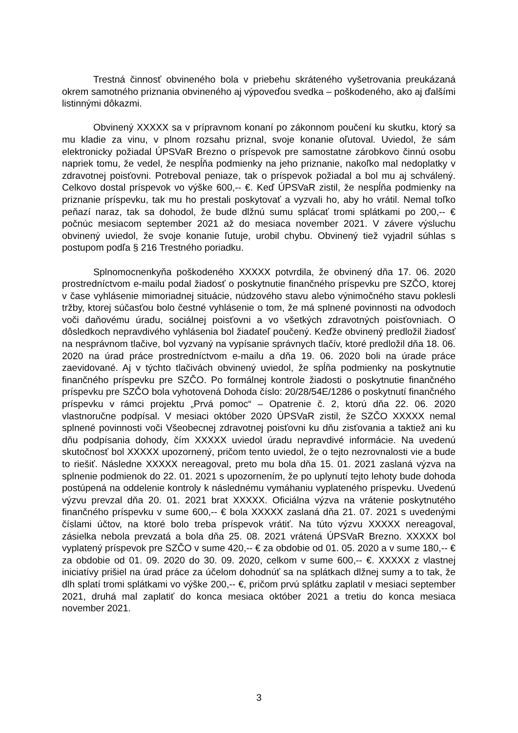Trestná činnosť obvineného bola v priebehu skráteného vyšetrovania preukázaná okrem samotného priznania obvineného aj výpoveďou svedka – poškodeného, ako aj ďalšími listinnými dôkazmi.
Obvinený XXXXX sa v prípravnom konaní po zákonnom poučení ku skutku, ktorý sa mu kladie za vinu, v plnom rozsahu priznal, svoje konanie oľutoval. Uviedol, že sám elektronicky požiadal ÚPSVaR Brezno o príspevok pre samostatne zárobkovo činnú osobu napriek tomu, že vedel, že nespĺňa podmienky na jeho priznanie, nakoľko mal nedoplatky v zdravotnej poisťovni. Potreboval peniaze, tak o príspevok požiadal a bol mu aj schválený. Celkovo dostal príspevok vo výške 600,-- €. Keď ÚPSVaR zistil, že nespĺňa podmienky na priznanie príspevku, tak mu ho prestali poskytovať a vyzvali ho, aby ho vrátil. Nemal toľko peňazí naraz, tak sa dohodol, že bude dlžnú sumu splácať tromi splátkami po 200,-- € počnúc mesiacom september 2021 až do mesiaca november 2021. V závere výsluchu obvinený uviedol, že svoje konanie ľutuje, urobil chybu. Obvinený tiež vyjadril súhlas s postupom podľa § 216 Trestného poriadku.
Splnomocnenkyňa poškodeného XXXXX potvrdila, že obvinený dňa 17. 06. 2020 prostredníctvom e-mailu podal žiadosť o poskytnutie finančného príspevku pre SZČO, ktorej v čase vyhlásenie mimoriadnej situácie, núdzového stavu alebo výnimočného stavu poklesli tržby, ktorej súčasťou bolo čestné vyhlásenie o tom, že má splnené povinnosti na odvodoch voči daňovému úradu, sociálnej poisťovni a vo všetkých zdravotných poisťovniach. O dôsledkoch nepravdivého vyhlásenia bol žiadateľ poučený. Keďže obvinený predložil žiadosť na nesprávnom tlačive, bol vyzvaný na vypísanie správnych tlačív, ktoré predložil dňa 18. 06. 2020 na úrad práce prostredníctvom e-mailu a dňa 19. 06. 2020 boli na úrade práce zaevidované. Aj v týchto tlačivách obvinený uviedol, že spĺňa podmienky na poskytnutie finančného príspevku pre SZČO. Po formálnej kontrole žiadosti o poskytnutie finančného príspevku pre SZČO bola vyhotovená Dohoda číslo: 20/28/54E/1286 o poskytnutí finančného príspevku v rámci projektu „Prvá pomoc“ – Opatrenie č. 2, ktorú dňa 22. 06. 2020 vlastnoručne podpísal. V mesiaci október 2020 ÚPSVaR zistil, že SZČO XXXXX nemal splnené povinnosti voči Všeobecnej zdravotnej poisťovni ku dňu zisťovania a taktiež ani ku dňu podpísania dohody, čím XXXXX uviedol úradu nepravdivé informácie. Na uvedenú skutočnosť bol XXXXX upozornený, pričom tento uviedol, že o tejto nezrovnalosti vie a bude to riešiť. Následne XXXXX nereagoval, preto mu bola dňa 15. 01. 2021 zaslaná výzva na splnenie podmienok do 22. 01. 2021 s upozornením, že po uplynutí tejto lehoty bude dohoda postúpená na oddelenie kontroly k následnému vymáhaniu vyplateného príspevku. Uvedenú výzvu prevzal dňa 20. 01. 2021 brat XXXXX. Oficiálna výzva na vrátenie poskytnutého finančného príspevku v sume 600,-- € bola XXXXX zaslaná dňa 21. 07. 2021 s uvedenými číslami účtov, na ktoré bolo treba príspevok vrátiť. Na túto výzvu XXXXX nereagoval, zásielka nebola prevzatá a bola dňa 25. 08. 2021 vrátená ÚPSVaR Brezno. XXXXX bol vyplatený príspevok pre SZČO v sume 420,-- € za obdobie od 01. 05. 2020 a v sume 180,-- € za obdobie od 01. 09. 2020 do 30. 09. 2020, celkom v sume 600,-- €. XXXXX z vlastnej iniciatívy prišiel na úrad práce za účelom dohodnúť sa na splátkach dlžnej sumy a to tak, že dlh splatí tromi splátkami vo výške 200,-- €, pričom prvú splátku zaplatil v mesiaci september 2021, druhá mal zaplatiť do konca mesiaca október 2021 a tretiu do konca mesiaca november 2021.
3